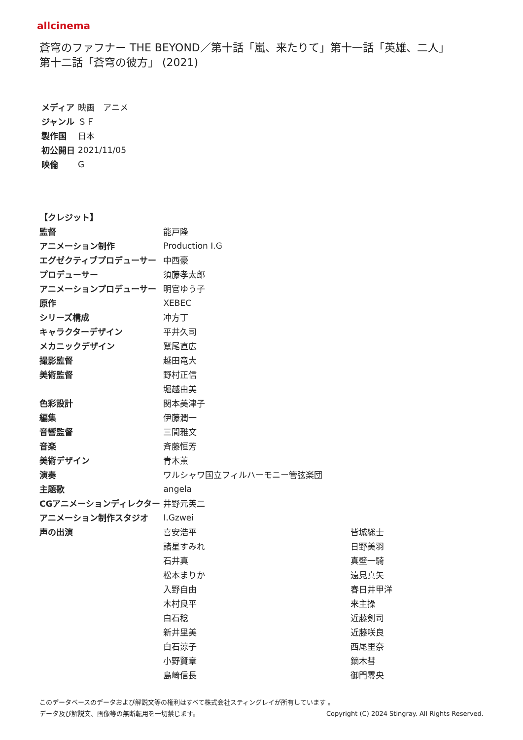allcinema
蒼穹のファフナー THE BEYOND／第十話「嵐、来たりて」第十一話「英雄、二人」
第十二話「蒼穹の彼方」 (2021)
| メディア | 映画 アニメ |
| ジャンル | ＳＦ |
| 製作国 | 日本 |
| 初公開日 | 2021/11/05 |
| 映倫 | G |
| 【クレジット】 | | |
| --- | --- | --- |
| 監督 | 能戸隆 | |
| アニメーション制作 | Production I.G | |
| エグゼクティブプロデューサー | 中西豪 | |
| プロデューサー | 須藤孝太郎 | |
| アニメーションプロデューサー | 明官ゆう子 | |
| 原作 | XEBEC | |
| シリーズ構成 | 冲方丁 | |
| キャラクターデザイン | 平井久司 | |
| メカニックデザイン | 鷲尾直広 | |
| 撮影監督 | 越田竜大 | |
| 美術監督 | 野村正信 | |
| | 堀越由美 | |
| 色彩設計 | 関本美津子 | |
| 編集 | 伊藤潤一 | |
| 音響監督 | 三間雅文 | |
| 音楽 | 斉藤恒芳 | |
| 美術デザイン | 青木薫 | |
| 演奏 | ワルシャワ国立フィルハーモニー管弦楽団 | |
| 主題歌 | angela | |
| CGアニメーションディレクター | 井野元英二 | |
| アニメーション制作スタジオ | I.Gzwei | |
| 声の出演 | 喜安浩平 | 皆城総士 |
| | 諸星すみれ | 日野美羽 |
| | 石井真 | 真壁一騎 |
| | 松本まりか | 遠見真矢 |
| | 入野自由 | 春日井甲洋 |
| | 木村良平 | 来主操 |
| | 白石稔 | 近藤剣司 |
| | 新井里美 | 近藤咲良 |
| | 白石涼子 | 西尾里奈 |
| | 小野賢章 | 鏑木彗 |
| | 島崎信長 | 御門零央 |
このデータベースのデータおよび解説文等の権利はすべて株式会社スティングレイが所有しています 。
データ及び解説文、画像等の無断転用を一切禁じます。 Copyright (C) 2024 Stingray. All Rights Reserved.